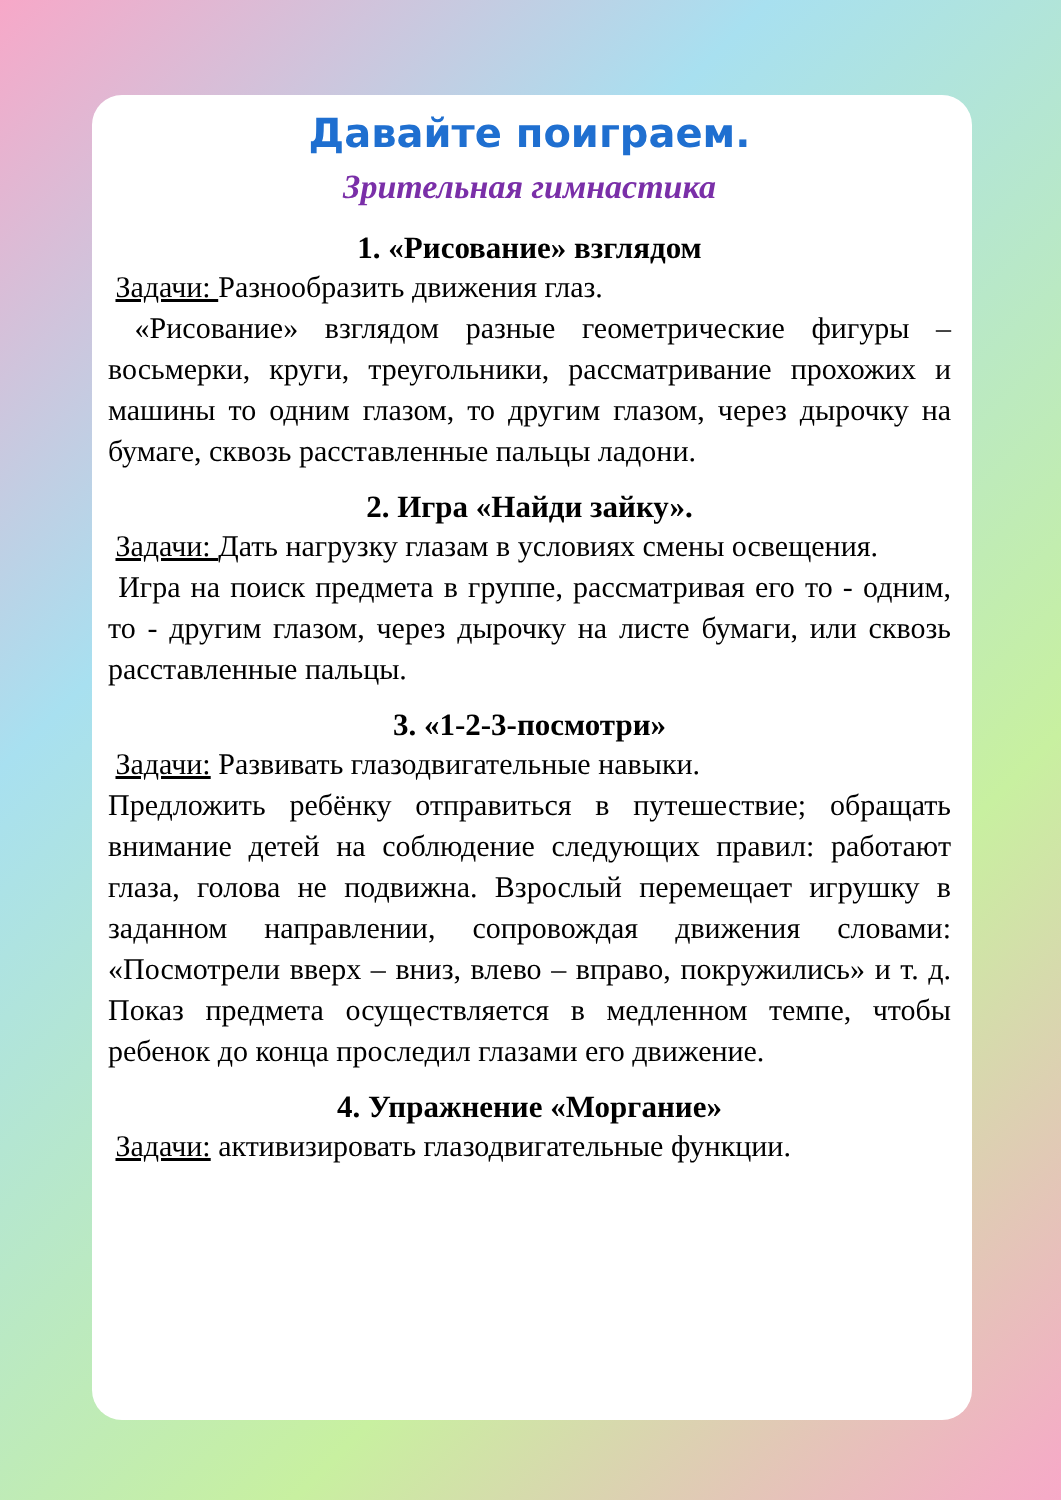Давайте поиграем.
Зрительная гимнастика
1. «Рисование» взглядом
Задачи: Разнообразить движения глаз.
«Рисование» взглядом разные геометрические фигуры – восьмерки, круги, треугольники, рассматривание прохожих и машины то одним глазом, то другим глазом, через дырочку на бумаге, сквозь расставленные пальцы ладони.
2. Игра «Найди зайку».
Задачи: Дать нагрузку глазам в условиях смены освещения.
Игра на поиск предмета в группе, рассматривая его то - одним, то - другим глазом, через дырочку на листе бумаги, или сквозь расставленные пальцы.
3. «1-2-3-посмотри»
Задачи: Развивать глазодвигательные навыки.
Предложить ребёнку отправиться в путешествие; обращать внимание детей на соблюдение следующих правил: работают глаза, голова не подвижна. Взрослый перемещает игрушку в заданном направлении, сопровождая движения словами: «Посмотрели вверх – вниз, влево – вправо, покружились» и т. д. Показ предмета осуществляется в медленном темпе, чтобы ребенок до конца проследил глазами его движение.
4. Упражнение «Моргание»
Задачи: активизировать глазодвигательные функции.